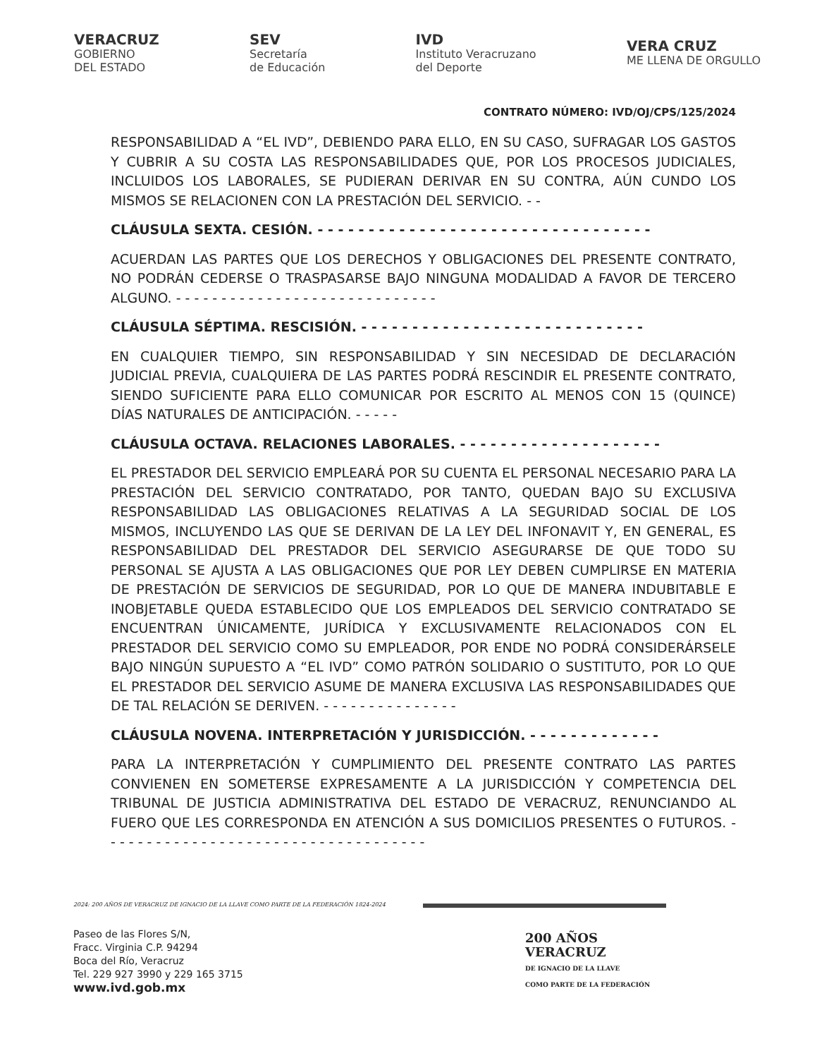VERACRUZ
GOBIERNO
DEL ESTADO
SEV
Secretaría
de Educación
IVD
Instituto Veracruzano
del Deporte
VERA CRUZ
ME LLENA DE ORGULLO
CONTRATO NÚMERO: IVD/OJ/CPS/125/2024
RESPONSABILIDAD A “EL IVD”, DEBIENDO PARA ELLO, EN SU CASO, SUFRAGAR LOS GASTOS Y CUBRIR A SU COSTA LAS RESPONSABILIDADES QUE, POR LOS PROCESOS JUDICIALES, INCLUIDOS LOS LABORALES, SE PUDIERAN DERIVAR EN SU CONTRA, AÚN CUNDO LOS MISMOS SE RELACIONEN CON LA PRESTACIÓN DEL SERVICIO. - -
CLÁUSULA SEXTA. CESIÓN. - - - - - - - - - - - - - - - - - - - - - - - - - - - - - - - - -
ACUERDAN LAS PARTES QUE LOS DERECHOS Y OBLIGACIONES DEL PRESENTE CONTRATO, NO PODRÁN CEDERSE O TRASPASARSE BAJO NINGUNA MODALIDAD A FAVOR DE TERCERO ALGUNO. - - - - - - - - - - - - - - - - - - - - - - - - - - - - -
CLÁUSULA SÉPTIMA. RESCISIÓN. - - - - - - - - - - - - - - - - - - - - - - - - - - - -
EN CUALQUIER TIEMPO, SIN RESPONSABILIDAD Y SIN NECESIDAD DE DECLARACIÓN JUDICIAL PREVIA, CUALQUIERA DE LAS PARTES PODRÁ RESCINDIR EL PRESENTE CONTRATO, SIENDO SUFICIENTE PARA ELLO COMUNICAR POR ESCRITO AL MENOS CON 15 (QUINCE) DÍAS NATURALES DE ANTICIPACIÓN. - - - - -
CLÁUSULA OCTAVA. RELACIONES LABORALES. - - - - - - - - - - - - - - - - - - - -
EL PRESTADOR DEL SERVICIO EMPLEARÁ POR SU CUENTA EL PERSONAL NECESARIO PARA LA PRESTACIÓN DEL SERVICIO CONTRATADO, POR TANTO, QUEDAN BAJO SU EXCLUSIVA RESPONSABILIDAD LAS OBLIGACIONES RELATIVAS A LA SEGURIDAD SOCIAL DE LOS MISMOS, INCLUYENDO LAS QUE SE DERIVAN DE LA LEY DEL INFONAVIT Y, EN GENERAL, ES RESPONSABILIDAD DEL PRESTADOR DEL SERVICIO ASEGURARSE DE QUE TODO SU PERSONAL SE AJUSTA A LAS OBLIGACIONES QUE POR LEY DEBEN CUMPLIRSE EN MATERIA DE PRESTACIÓN DE SERVICIOS DE SEGURIDAD, POR LO QUE DE MANERA INDUBITABLE E INOBJETABLE QUEDA ESTABLECIDO QUE LOS EMPLEADOS DEL SERVICIO CONTRATADO SE ENCUENTRAN ÚNICAMENTE, JURÍDICA Y EXCLUSIVAMENTE RELACIONADOS CON EL PRESTADOR DEL SERVICIO COMO SU EMPLEADOR, POR ENDE NO PODRÁ CONSIDERÁRSELE BAJO NINGÚN SUPUESTO A “EL IVD” COMO PATRÓN SOLIDARIO O SUSTITUTO, POR LO QUE EL PRESTADOR DEL SERVICIO ASUME DE MANERA EXCLUSIVA LAS RESPONSABILIDADES QUE DE TAL RELACIÓN SE DERIVEN. - - - - - - - - - - - - - - -
CLÁUSULA NOVENA. INTERPRETACIÓN Y JURISDICCIÓN. - - - - - - - - - - - - -
PARA LA INTERPRETACIÓN Y CUMPLIMIENTO DEL PRESENTE CONTRATO LAS PARTES CONVIENEN EN SOMETERSE EXPRESAMENTE A LA JURISDICCIÓN Y COMPETENCIA DEL TRIBUNAL DE JUSTICIA ADMINISTRATIVA DEL ESTADO DE VERACRUZ, RENUNCIANDO AL FUERO QUE LES CORRESPONDA EN ATENCIÓN A SUS DOMICILIOS PRESENTES O FUTUROS. - - - - - - - - - - - - - - - - - - - - - - - - - - - - - - - - - - - -
2024: 200 AÑOS DE VERACRUZ DE IGNACIO DE LA LLAVE COMO PARTE DE LA FEDERACIÓN 1824-2024
Paseo de las Flores S/N,
Fracc. Virginia C.P. 94294
Boca del Río, Veracruz
Tel. 229 927 3990 y 229 165 3715
www.ivd.gob.mx
200 AÑOS
VERACRUZ
DE IGNACIO DE LA LLAVE
COMO PARTE DE LA FEDERACIÓN